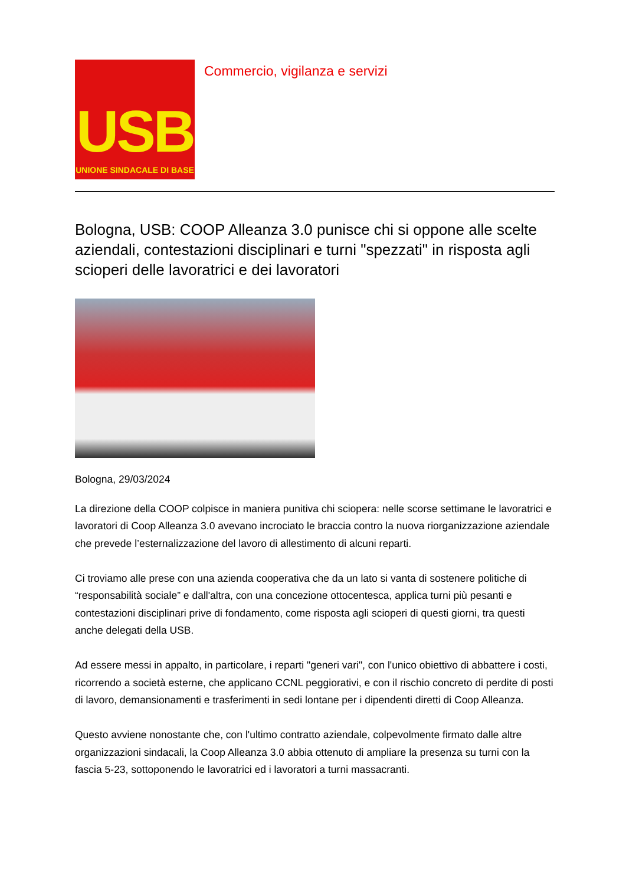USB
UNIONE SINDACALE DI BASE
Commercio, vigilanza e servizi
Bologna, USB: COOP Alleanza 3.0 punisce chi si oppone alle scelte aziendali, contestazioni disciplinari e turni "spezzati" in risposta agli scioperi delle lavoratrici e dei lavoratori
Bologna, 29/03/2024
La direzione della COOP colpisce in maniera punitiva chi sciopera: nelle scorse settimane le lavoratrici e lavoratori di Coop Alleanza 3.0 avevano incrociato le braccia contro la nuova riorganizzazione aziendale che prevede l’esternalizzazione del lavoro di allestimento di alcuni reparti.
Ci troviamo alle prese con una azienda cooperativa che da un lato si vanta di sostenere politiche di “responsabilità sociale” e dall'altra, con una concezione ottocentesca, applica turni più pesanti e contestazioni disciplinari prive di fondamento, come risposta agli scioperi di questi giorni, tra questi anche delegati della USB.
Ad essere messi in appalto, in particolare, i reparti "generi vari", con l'unico obiettivo di abbattere i costi, ricorrendo a società esterne, che applicano CCNL peggiorativi, e con il rischio concreto di perdite di posti di lavoro, demansionamenti e trasferimenti in sedi lontane per i dipendenti diretti di Coop Alleanza.
Questo avviene nonostante che, con l'ultimo contratto aziendale, colpevolmente firmato dalle altre organizzazioni sindacali, la Coop Alleanza 3.0 abbia ottenuto di ampliare la presenza su turni con la fascia 5-23, sottoponendo le lavoratrici ed i lavoratori a turni massacranti.